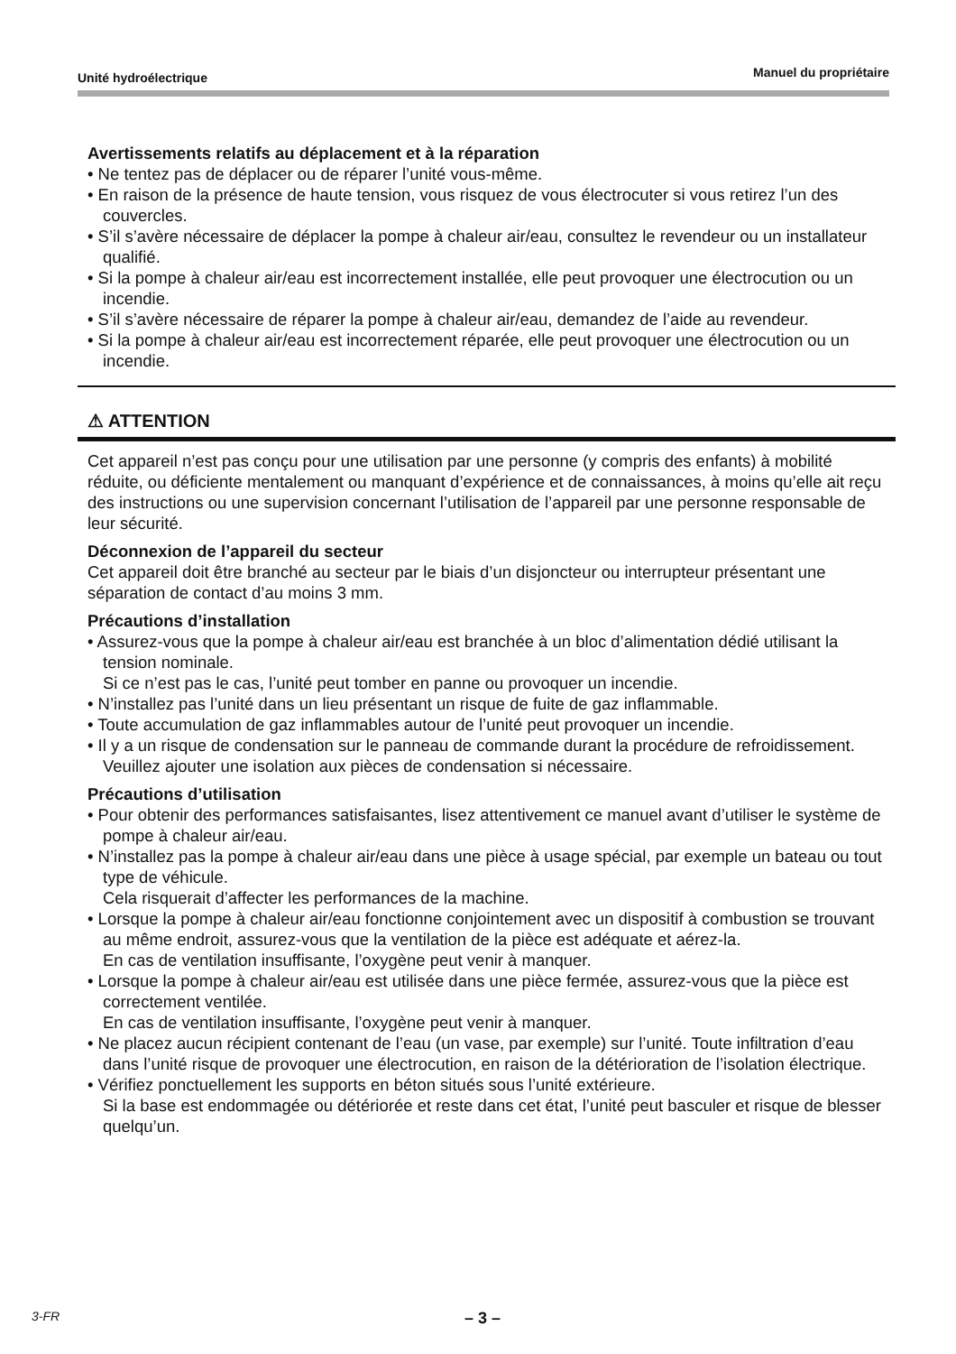Unité hydroélectrique Manuel du propriétaire
Avertissements relatifs au déplacement et à la réparation
• Ne tentez pas de déplacer ou de réparer l’unité vous-même.
• En raison de la présence de haute tension, vous risquez de vous électrocuter si vous retirez l’un des couvercles.
• S’il s’avère nécessaire de déplacer la pompe à chaleur air/eau, consultez le revendeur ou un installateur qualifié.
• Si la pompe à chaleur air/eau est incorrectement installée, elle peut provoquer une électrocution ou un incendie.
• S’il s’avère nécessaire de réparer la pompe à chaleur air/eau, demandez de l’aide au revendeur.
• Si la pompe à chaleur air/eau est incorrectement réparée, elle peut provoquer une électrocution ou un incendie.
⚠ ATTENTION
Cet appareil n’est pas conçu pour une utilisation par une personne (y compris des enfants) à mobilité réduite, ou déficiente mentalement ou manquant d’expérience et de connaissances, à moins qu’elle ait reçu des instructions ou une supervision concernant l’utilisation de l’appareil par une personne responsable de leur sécurité.
Déconnexion de l’appareil du secteur
Cet appareil doit être branché au secteur par le biais d’un disjoncteur ou interrupteur présentant une séparation de contact d’au moins 3 mm.
Précautions d’installation
• Assurez-vous que la pompe à chaleur air/eau est branchée à un bloc d’alimentation dédié utilisant la tension nominale.
Si ce n’est pas le cas, l’unité peut tomber en panne ou provoquer un incendie.
• N’installez pas l’unité dans un lieu présentant un risque de fuite de gaz inflammable.
• Toute accumulation de gaz inflammables autour de l’unité peut provoquer un incendie.
• Il y a un risque de condensation sur le panneau de commande durant la procédure de refroidissement.
Veuillez ajouter une isolation aux pièces de condensation si nécessaire.
Précautions d’utilisation
• Pour obtenir des performances satisfaisantes, lisez attentivement ce manuel avant d’utiliser le système de pompe à chaleur air/eau.
• N’installez pas la pompe à chaleur air/eau dans une pièce à usage spécial, par exemple un bateau ou tout type de véhicule.
Cela risquerait d’affecter les performances de la machine.
• Lorsque la pompe à chaleur air/eau fonctionne conjointement avec un dispositif à combustion se trouvant au même endroit, assurez-vous que la ventilation de la pièce est adéquate et aérez-la.
En cas de ventilation insuffisante, l’oxygène peut venir à manquer.
• Lorsque la pompe à chaleur air/eau est utilisée dans une pièce fermée, assurez-vous que la pièce est correctement ventilée.
En cas de ventilation insuffisante, l’oxygène peut venir à manquer.
• Ne placez aucun récipient contenant de l’eau (un vase, par exemple) sur l’unité. Toute infiltration d’eau dans l’unité risque de provoquer une électrocution, en raison de la détérioration de l’isolation électrique.
• Vérifiez ponctuellement les supports en béton situés sous l’unité extérieure.
Si la base est endommagée ou détériorée et reste dans cet état, l’unité peut basculer et risque de blesser quelqu’un.
3-FR – 3 –